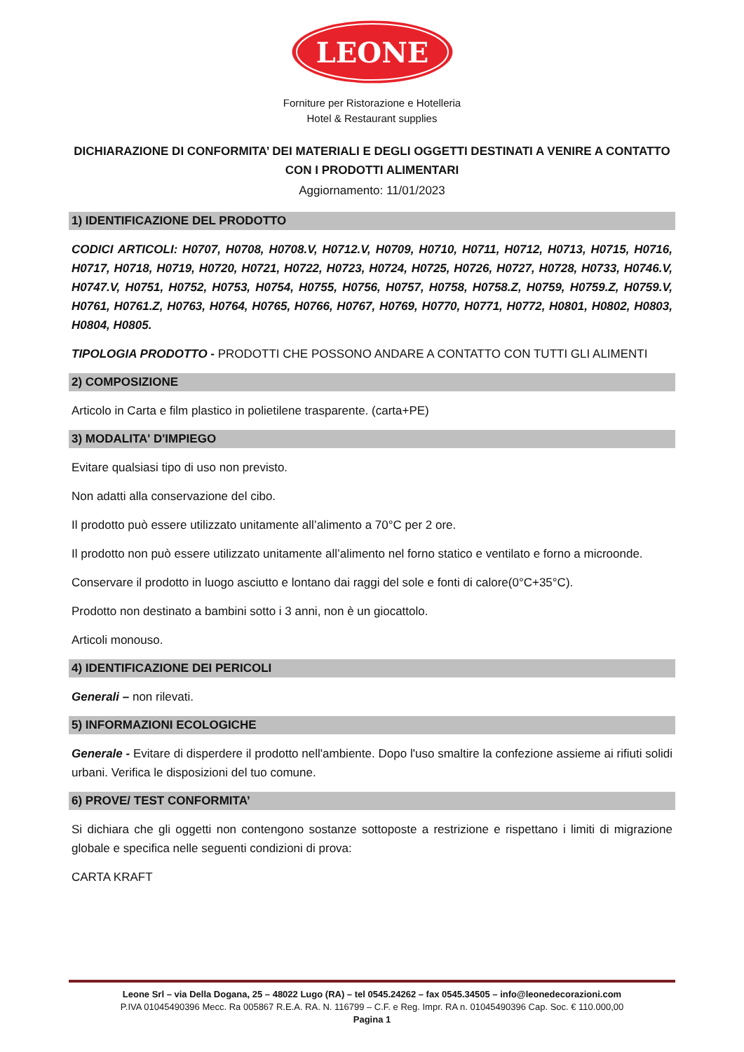LEONE
Forniture per Ristorazione e Hotelleria
Hotel & Restaurant supplies
DICHIARAZIONE DI CONFORMITA’ DEI MATERIALI E DEGLI OGGETTI DESTINATI A VENIRE A CONTATTO CON I PRODOTTI ALIMENTARI
Aggiornamento: 11/01/2023
1) IDENTIFICAZIONE DEL PRODOTTO
CODICI ARTICOLI: H0707, H0708, H0708.V, H0712.V, H0709, H0710, H0711, H0712, H0713, H0715, H0716, H0717, H0718, H0719, H0720, H0721, H0722, H0723, H0724, H0725, H0726, H0727, H0728, H0733, H0746.V, H0747.V, H0751, H0752, H0753, H0754, H0755, H0756, H0757, H0758, H0758.Z, H0759, H0759.Z, H0759.V, H0761, H0761.Z, H0763, H0764, H0765, H0766, H0767, H0769, H0770, H0771, H0772, H0801, H0802, H0803, H0804, H0805.
TIPOLOGIA PRODOTTO - PRODOTTI CHE POSSONO ANDARE A CONTATTO CON TUTTI GLI ALIMENTI
2) COMPOSIZIONE
Articolo in Carta e film plastico in polietilene trasparente. (carta+PE)
3) MODALITA' D'IMPIEGO
Evitare qualsiasi tipo di uso non previsto.
Non adatti alla conservazione del cibo.
Il prodotto può essere utilizzato unitamente all’alimento a 70°C per 2 ore.
Il prodotto non può essere utilizzato unitamente all’alimento nel forno statico e ventilato e forno a microonde.
Conservare il prodotto in luogo asciutto e lontano dai raggi del sole e fonti di calore(0°C+35°C).
Prodotto non destinato a bambini sotto i 3 anni, non è un giocattolo.
Articoli monouso.
4) IDENTIFICAZIONE DEI PERICOLI
Generali – non rilevati.
5) INFORMAZIONI ECOLOGICHE
Generale - Evitare di disperdere il prodotto nell'ambiente. Dopo l'uso smaltire la confezione assieme ai rifiuti solidi urbani. Verifica le disposizioni del tuo comune.
6) PROVE/ TEST CONFORMITA’
Si dichiara che gli oggetti non contengono sostanze sottoposte a restrizione e rispettano i limiti di migrazione globale e specifica nelle seguenti condizioni di prova:
CARTA KRAFT
Leone Srl – via Della Dogana, 25 – 48022 Lugo (RA) – tel 0545.24262 – fax 0545.34505 – info@leonedecorazioni.com
P.IVA 01045490396 Mecc. Ra 005867 R.E.A. RA. N. 116799 – C.F. e Reg. Impr. RA n. 01045490396 Cap. Soc. € 110.000,00
Pagina 1